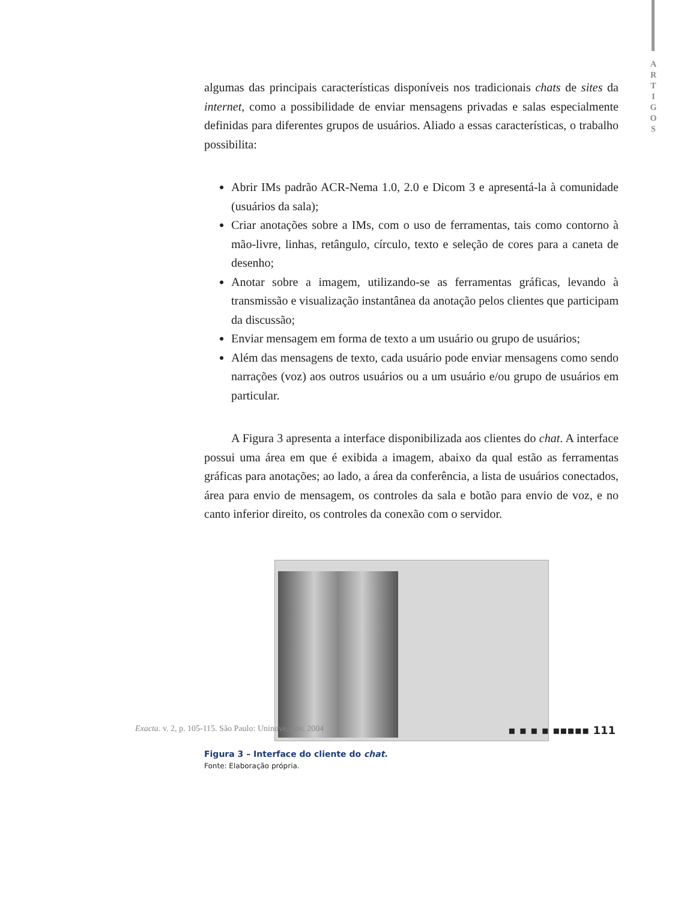A
R
T
I
G
O
S
algumas das principais características disponíveis nos tradicionais chats de sites da internet, como a possibilidade de enviar mensagens privadas e salas especialmente definidas para diferentes grupos de usuários. Aliado a essas características, o trabalho possibilita:
Abrir IMs padrão ACR-Nema 1.0, 2.0 e Dicom 3 e apresentá-la à comunidade (usuários da sala);
Criar anotações sobre a IMs, com o uso de ferramentas, tais como contorno à mão-livre, linhas, retângulo, círculo, texto e seleção de cores para a caneta de desenho;
Anotar sobre a imagem, utilizando-se as ferramentas gráficas, levando à transmissão e visualização instantânea da anotação pelos clientes que participam da discussão;
Enviar mensagem em forma de texto a um usuário ou grupo de usuários;
Além das mensagens de texto, cada usuário pode enviar mensagens como sendo narrações (voz) aos outros usuários ou a um usuário e/ou grupo de usuários em particular.
A Figura 3 apresenta a interface disponibilizada aos clientes do chat. A interface possui uma área em que é exibida a imagem, abaixo da qual estão as ferramentas gráficas para anotações; ao lado, a área da conferência, a lista de usuários conectados, área para envio de mensagem, os controles da sala e botão para envio de voz, e no canto inferior direito, os controles da conexão com o servidor.
Figura 3 – Interface do cliente do chat.
Fonte: Elaboração própria.
Exacta. v. 2, p. 105-115. São Paulo: Uninove, nov. 2004 ▪ ▪ ▪ ▪ ▪▪▪▪▪ 111